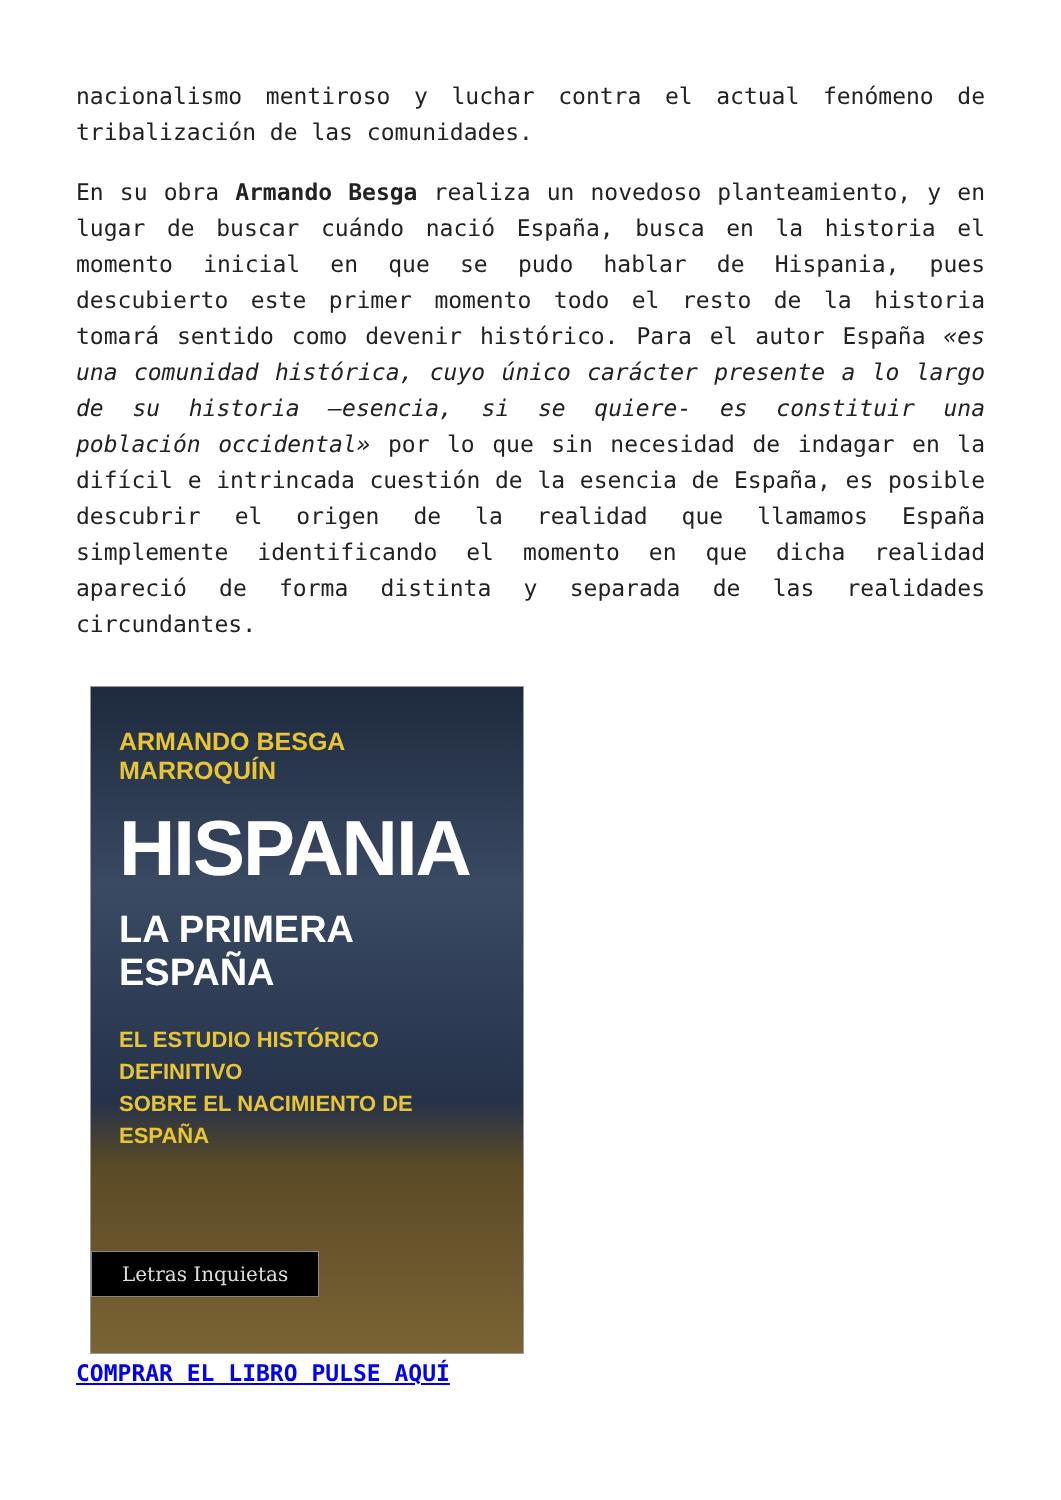nacionalismo mentiroso y luchar contra el actual fenómeno de tribalización de las comunidades.
En su obra Armando Besga realiza un novedoso planteamiento, y en lugar de buscar cuándo nació España, busca en la historia el momento inicial en que se pudo hablar de Hispania, pues descubierto este primer momento todo el resto de la historia tomará sentido como devenir histórico. Para el autor España «es una comunidad histórica, cuyo único carácter presente a lo largo de su historia –esencia, si se quiere- es constituir una población occidental» por lo que sin necesidad de indagar en la difícil e intrincada cuestión de la esencia de España, es posible descubrir el origen de la realidad que llamamos España simplemente identificando el momento en que dicha realidad apareció de forma distinta y separada de las realidades circundantes.
ARMANDO BESGA MARROQUÍN
HISPANIA
LA PRIMERA ESPAÑA
EL ESTUDIO HISTÓRICO DEFINITIVO
SOBRE EL NACIMIENTO DE ESPAÑA
Letras Inquietas
COMPRAR EL LIBRO PULSE AQUÍ